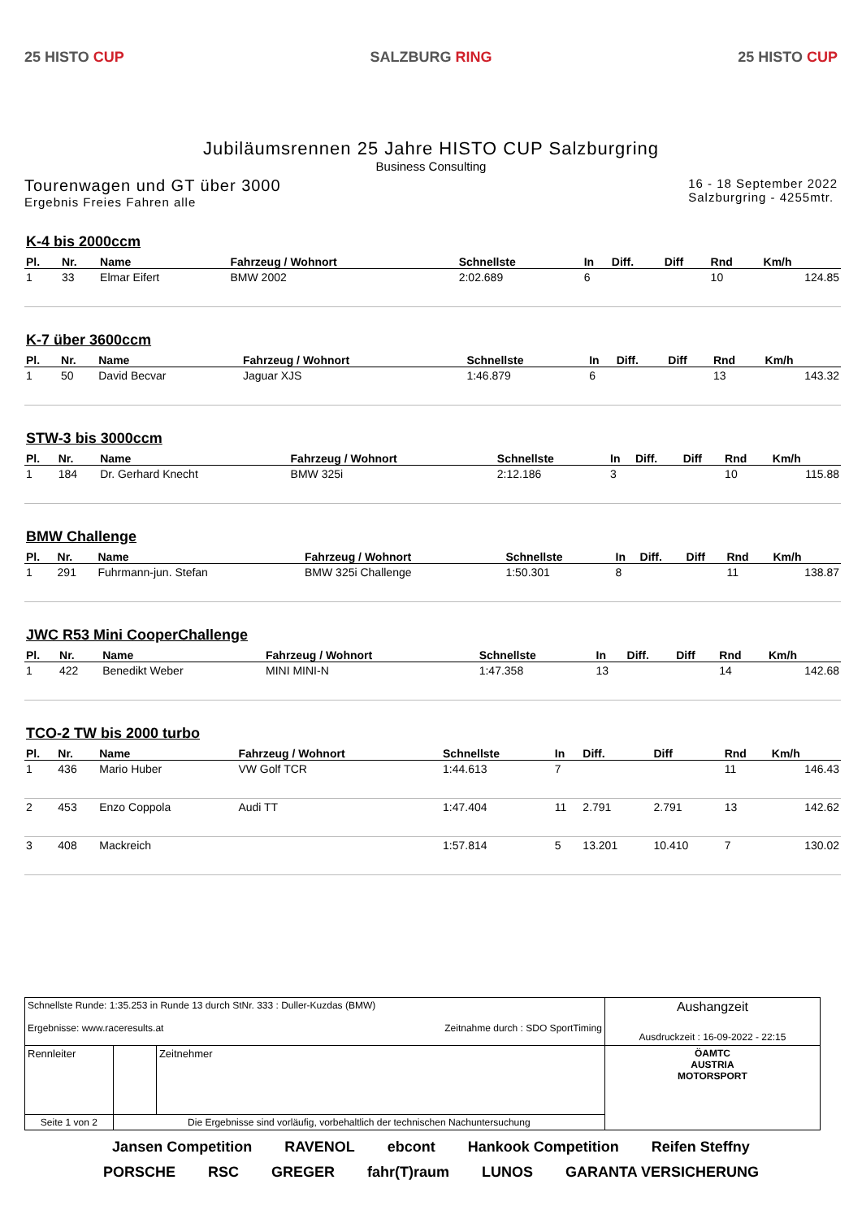25 HISTO CUP SALZBURG RING 25 HISTO CUP
Jubiläumsrennen 25 Jahre HISTO CUP Salzburgring
Business Consulting
Tourenwagen und GT über 3000
Ergebnis Freies Fahren alle
16 - 18 September 2022
Salzburgring - 4255mtr.
K-4 bis 2000ccm
| Pl. | Nr. | Name | Fahrzeug / Wohnort | Schnellste | In | Diff. | Diff | Rnd | Km/h |
| --- | --- | --- | --- | --- | --- | --- | --- | --- | --- |
| 1 | 33 | Elmar Eifert | BMW 2002 | 2:02.689 | 6 | | | 10 | 124.85 |
K-7 über 3600ccm
| Pl. | Nr. | Name | Fahrzeug / Wohnort | Schnellste | In | Diff. | Diff | Rnd | Km/h |
| --- | --- | --- | --- | --- | --- | --- | --- | --- | --- |
| 1 | 50 | David Becvar | Jaguar XJS | 1:46.879 | 6 | | | 13 | 143.32 |
STW-3 bis 3000ccm
| Pl. | Nr. | Name | Fahrzeug / Wohnort | Schnellste | In | Diff. | Diff | Rnd | Km/h |
| --- | --- | --- | --- | --- | --- | --- | --- | --- | --- |
| 1 | 184 | Dr. Gerhard Knecht | BMW 325i | 2:12.186 | 3 | | | 10 | 115.88 |
BMW Challenge
| Pl. | Nr. | Name | Fahrzeug / Wohnort | Schnellste | In | Diff. | Diff | Rnd | Km/h |
| --- | --- | --- | --- | --- | --- | --- | --- | --- | --- |
| 1 | 291 | Fuhrmann-jun. Stefan | BMW 325i Challenge | 1:50.301 | 8 | | | 11 | 138.87 |
JWC R53 Mini CooperChallenge
| Pl. | Nr. | Name | Fahrzeug / Wohnort | Schnellste | In | Diff. | Diff | Rnd | Km/h |
| --- | --- | --- | --- | --- | --- | --- | --- | --- | --- |
| 1 | 422 | Benedikt Weber | MINI MINI-N | 1:47.358 | 13 | | | 14 | 142.68 |
TCO-2 TW bis 2000 turbo
| Pl. | Nr. | Name | Fahrzeug / Wohnort | Schnellste | In | Diff. | Diff | Rnd | Km/h |
| --- | --- | --- | --- | --- | --- | --- | --- | --- | --- |
| 1 | 436 | Mario Huber | VW Golf TCR | 1:44.613 | 7 | | | 11 | 146.43 |
| 2 | 453 | Enzo Coppola | Audi TT | 1:47.404 | 11 | 2.791 | 2.791 | 13 | 142.62 |
| 3 | 408 | Mackreich | | 1:57.814 | 5 | 13.201 | 10.410 | 7 | 130.02 |
| Schnellste Runde: 1:35.253 in Runde 13 durch StNr. 333 : Duller-Kuzdas (BMW) Ergebnisse: www.raceresults.at Zeitnahme durch : SDO SportTiming | | | | Aushangzeit Ausdruckzeit : 16-09-2022 - 22:15 |
| Rennleiter | | | Zeitnehmer | ÖAMTC AUSTRIA MOTORSPORT |
| Seite 1 von 2 | Die Ergebnisse sind vorläufig, vorbehaltlich der technischen Nachuntersuchung | | | |
Jansen Competition RAVENOL ebcont Hankook Competition Reifen Steffny PORSCHE RSC GREGER fahr(T)raum LUNOS GARANTA VERSICHERUNG